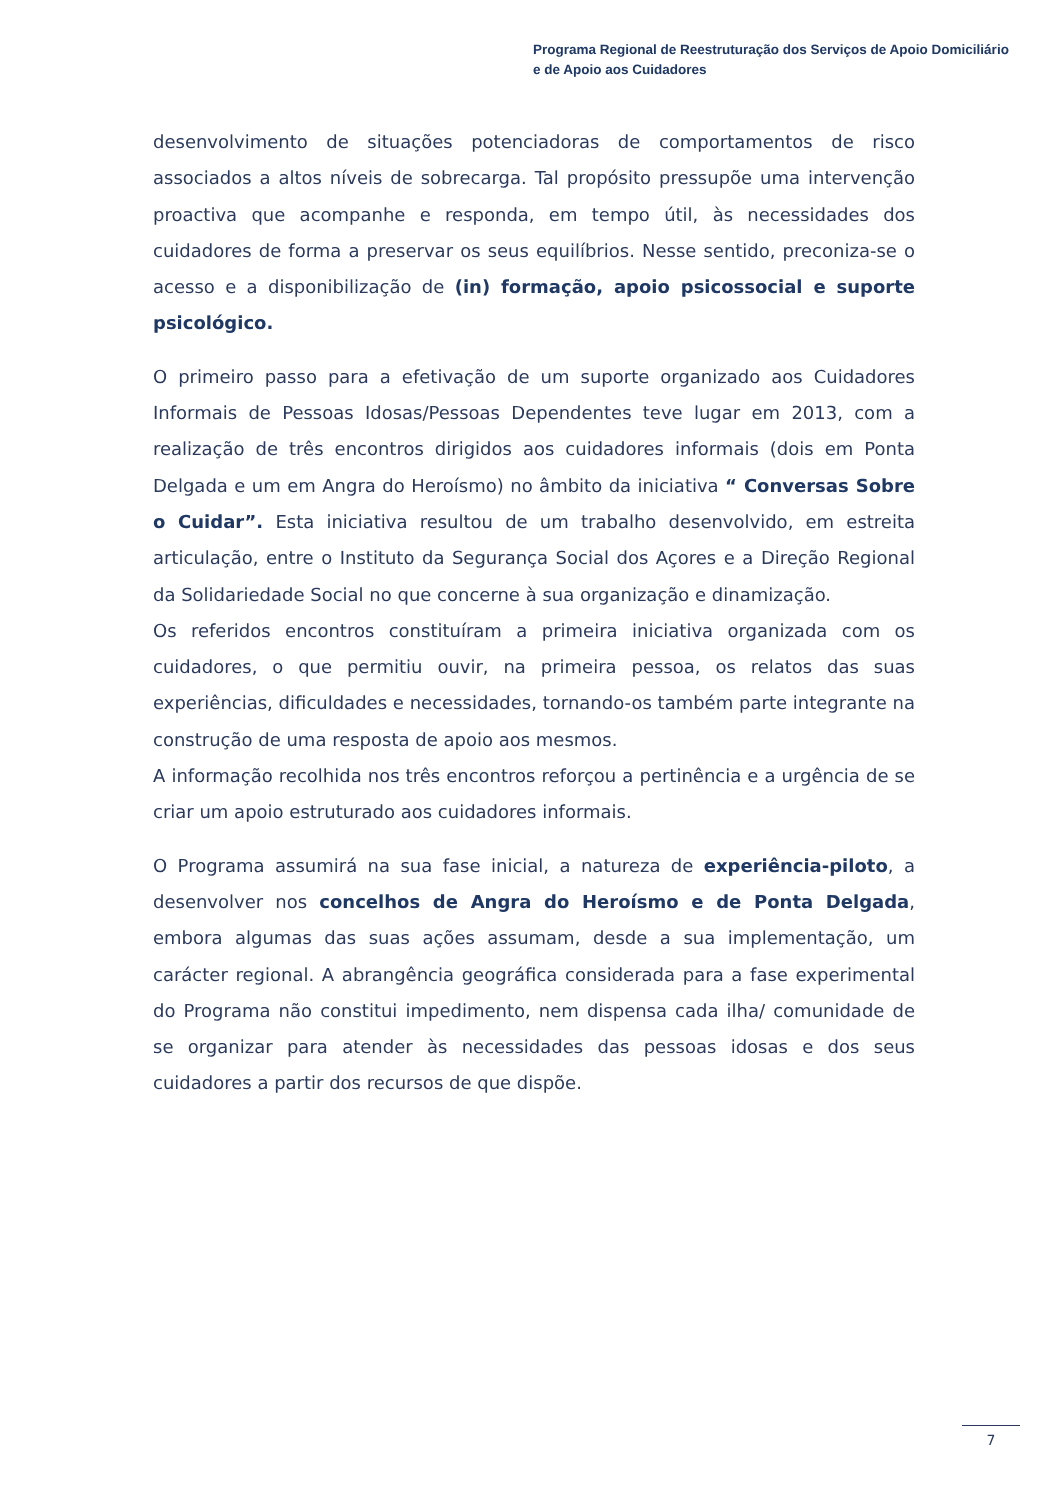Programa Regional de Reestruturação dos Serviços de Apoio Domiciliário
e de Apoio aos Cuidadores
desenvolvimento de situações potenciadoras de comportamentos de risco associados a altos níveis de sobrecarga. Tal propósito pressupõe uma intervenção proactiva que acompanhe e responda, em tempo útil, às necessidades dos cuidadores de forma a preservar os seus equilíbrios. Nesse sentido, preconiza-se o acesso e a disponibilização de (in) formação, apoio psicossocial e suporte psicológico.
O primeiro passo para a efetivação de um suporte organizado aos Cuidadores Informais de Pessoas Idosas/Pessoas Dependentes teve lugar em 2013, com a realização de três encontros dirigidos aos cuidadores informais (dois em Ponta Delgada e um em Angra do Heroísmo) no âmbito da iniciativa “ Conversas Sobre o Cuidar”. Esta iniciativa resultou de um trabalho desenvolvido, em estreita articulação, entre o Instituto da Segurança Social dos Açores e a Direção Regional da Solidariedade Social no que concerne à sua organização e dinamização.
Os referidos encontros constituíram a primeira iniciativa organizada com os cuidadores, o que permitiu ouvir, na primeira pessoa, os relatos das suas experiências, dificuldades e necessidades, tornando-os também parte integrante na construção de uma resposta de apoio aos mesmos.
A informação recolhida nos três encontros reforçou a pertinência e a urgência de se criar um apoio estruturado aos cuidadores informais.
O Programa assumirá na sua fase inicial, a natureza de experiência-piloto, a desenvolver nos concelhos de Angra do Heroísmo e de Ponta Delgada, embora algumas das suas ações assumam, desde a sua implementação, um carácter regional. A abrangência geográfica considerada para a fase experimental do Programa não constitui impedimento, nem dispensa cada ilha/ comunidade de se organizar para atender às necessidades das pessoas idosas e dos seus cuidadores a partir dos recursos de que dispõe.
7